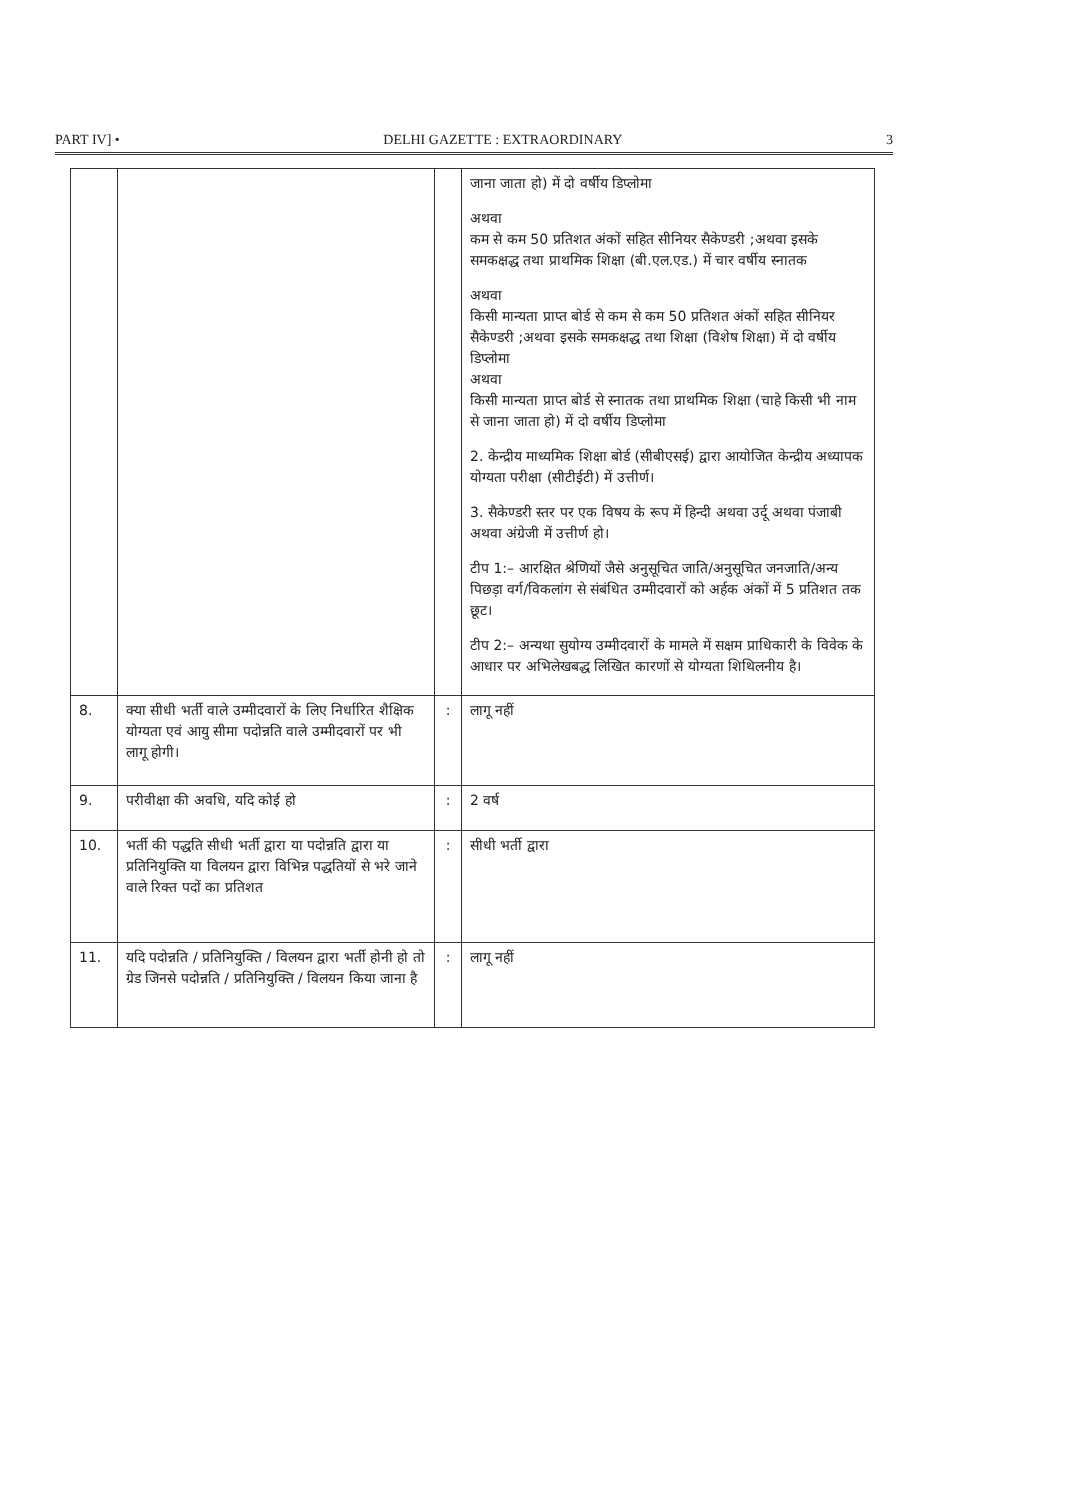PART IV] • DELHI GAZETTE : EXTRAORDINARY 3
| | | | जाना जाता हो) में दो वर्षीय डिप्लोमा अथवा कम से कम 50 प्रतिशत अंकों सहित सीनियर सैकेण्डरी ;अथवा इसके समकक्षद्ध तथा प्राथमिक शिक्षा (बी.एल.एड.) में चार वर्षीय स्नातक अथवा किसी मान्यता प्राप्त बोर्ड से कम से कम 50 प्रतिशत अंकों सहित सीनियर सैकेण्डरी ;अथवा इसके समकक्षद्ध तथा शिक्षा (विशेष शिक्षा) में दो वर्षीय डिप्लोमा अथवा किसी मान्यता प्राप्त बोर्ड से स्नातक तथा प्राथमिक शिक्षा (चाहे किसी भी नाम से जाना जाता हो) में दो वर्षीय डिप्लोमा 2. केन्द्रीय माध्यमिक शिक्षा बोर्ड (सीबीएसई) द्वारा आयोजित केन्द्रीय अध्यापक योग्यता परीक्षा (सीटीईटी) में उत्तीर्ण। 3. सैकेण्डरी स्तर पर एक विषय के रूप में हिन्दी अथवा उर्दू अथवा पंजाबी अथवा अंग्रेजी में उत्तीर्ण हो। टीप 1:– आरक्षित श्रेणियों जैसे अनुसूचित जाति/अनुसूचित जनजाति/अन्य पिछड़ा वर्ग/विकलांग से संबंधित उम्मीदवारों को अर्हक अंकों में 5 प्रतिशत तक छूट। टीप 2:– अन्यथा सुयोग्य उम्मीदवारों के मामले में सक्षम प्राधिकारी के विवेक के आधार पर अभिलेखबद्ध लिखित कारणों से योग्यता शिथिलनीय है। |
| 8. | क्या सीधी भर्ती वाले उम्मीदवारों के लिए निर्धारित शैक्षिक योग्यता एवं आयु सीमा पदोन्नति वाले उम्मीदवारों पर भी लागू होगी। | : | लागू नहीं |
| 9. | परीवीक्षा की अवधि, यदि कोई हो | : | 2 वर्ष |
| 10. | भर्ती की पद्धति सीधी भर्ती द्वारा या पदोन्नति द्वारा या प्रतिनियुक्ति या विलयन द्वारा विभिन्न पद्धतियों से भरे जाने वाले रिक्त पदों का प्रतिशत | : | सीधी भर्ती द्वारा |
| 11. | यदि पदोन्नति / प्रतिनियुक्ति / विलयन द्वारा भर्ती होनी हो तो ग्रेड जिनसे पदोन्नति / प्रतिनियुक्ति / विलयन किया जाना है | : | लागू नहीं |